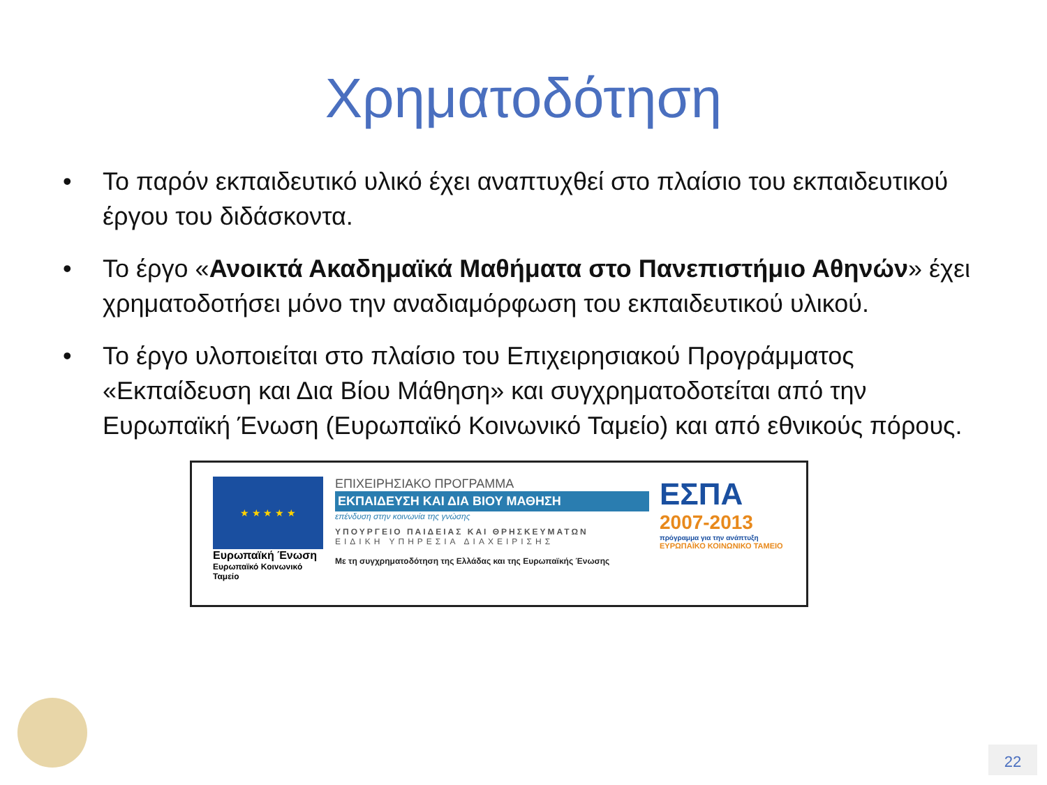Χρηματοδότηση
• Το παρόν εκπαιδευτικό υλικό έχει αναπτυχθεί στο πλαίσιο του εκπαιδευτικού έργου του διδάσκοντα.
• Το έργο «Ανοικτά Ακαδημαϊκά Μαθήματα στο Πανεπιστήμιο Αθηνών» έχει χρηματοδοτήσει μόνο την αναδιαμόρφωση του εκπαιδευτικού υλικού.
• Το έργο υλοποιείται στο πλαίσιο του Επιχειρησιακού Προγράμματος «Εκπαίδευση και Δια Βίου Μάθηση» και συγχρηματοδοτείται από την Ευρωπαϊκή Ένωση (Ευρωπαϊκό Κοινωνικό Ταμείο) και από εθνικούς πόρους.
★ ★ ★ ★ ★
Ευρωπαϊκή Ένωση
Ευρωπαϊκό Κοινωνικό Ταμείο
ΕΠΙΧΕΙΡΗΣΙΑΚΟ ΠΡΟΓΡΑΜΜΑ
ΕΚΠΑΙΔΕΥΣΗ ΚΑΙ ΔΙΑ ΒΙΟΥ ΜΑΘΗΣΗ
επένδυση στην κοινωνία της γνώσης
ΥΠΟΥΡΓΕΙΟ ΠΑΙΔΕΙΑΣ ΚΑΙ ΘΡΗΣΚΕΥΜΑΤΩΝ
ΕΙΔΙΚΗ ΥΠΗΡΕΣΙΑ ΔΙΑΧΕΙΡΙΣΗΣ
Με τη συγχρηματοδότηση της Ελλάδας και της Ευρωπαϊκής Ένωσης
ΕΣΠΑ
2007-2013
πρόγραμμα για την ανάπτυξη
ΕΥΡΩΠΑΪΚΟ ΚΟΙΝΩΝΙΚΟ ΤΑΜΕΙΟ
22